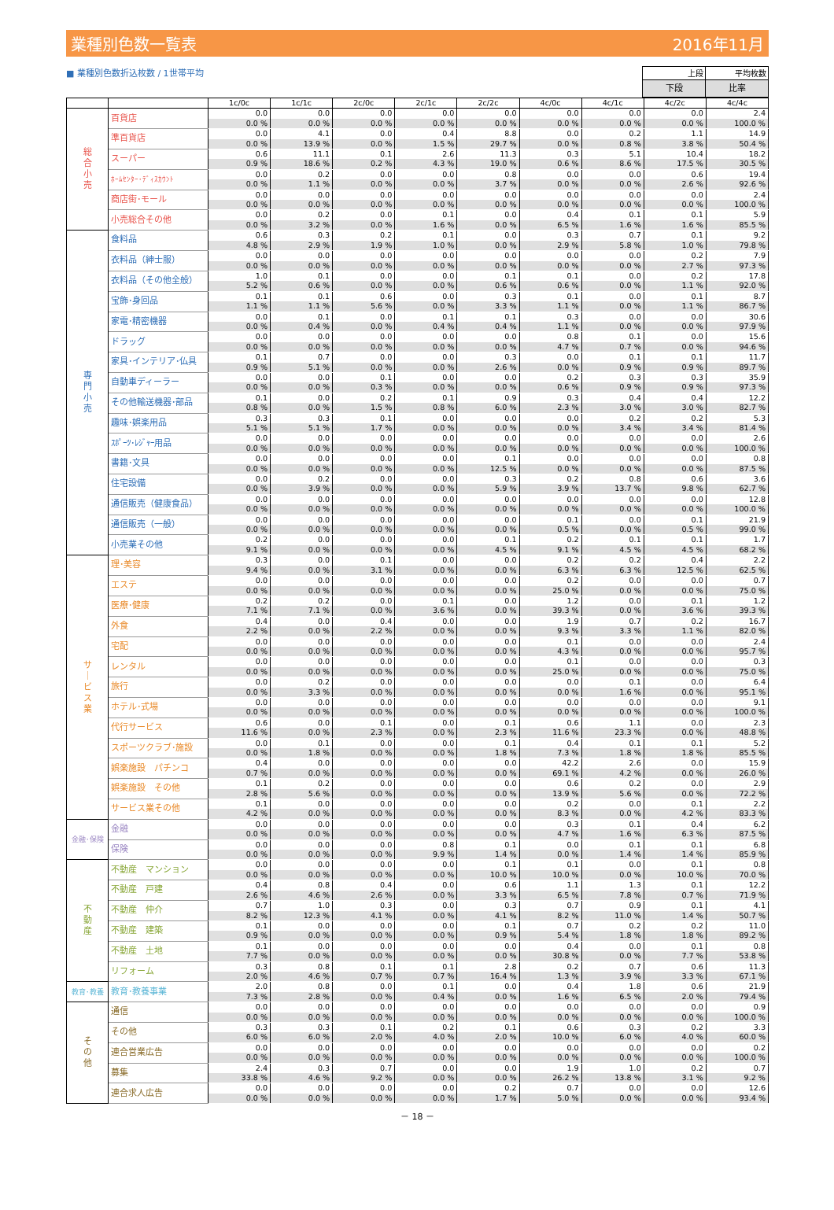業種別色数一覧表 2016年11月
■ 業種別色数折込枚数 / 1世帯平均
| 上段 | 平均枚数 |
| 下段 | 比率 |
| | | 1c/0c | 1c/1c | 2c/0c | 2c/1c | 2c/2c | 4c/0c | 4c/1c | 4c/2c | 4c/4c |
| --- | --- | --- | --- | --- | --- | --- | --- | --- | --- | --- |
| 総 合 小 売 | 百貨店 | 0.0 | 0.0 | 0.0 | 0.0 | 0.0 | 0.0 | 0.0 | 0.0 | 2.4 |
| | | 0.0 % | 0.0 % | 0.0 % | 0.0 % | 0.0 % | 0.0 % | 0.0 % | 0.0 % | 100.0 % |
| | 準百貨店 | 0.0 | 4.1 | 0.0 | 0.4 | 8.8 | 0.0 | 0.2 | 1.1 | 14.9 |
| | | 0.0 % | 13.9 % | 0.0 % | 1.5 % | 29.7 % | 0.0 % | 0.8 % | 3.8 % | 50.4 % |
| | スーパー | 0.6 | 11.1 | 0.1 | 2.6 | 11.3 | 0.3 | 5.1 | 10.4 | 18.2 |
| | | 0.9 % | 18.6 % | 0.2 % | 4.3 % | 19.0 % | 0.6 % | 8.6 % | 17.5 % | 30.5 % |
| | ﾎｰﾑｾﾝﾀｰ･ﾃﾞｨｽｶｳﾝﾄ | 0.0 | 0.2 | 0.0 | 0.0 | 0.8 | 0.0 | 0.0 | 0.6 | 19.4 |
| | | 0.0 % | 1.1 % | 0.0 % | 0.0 % | 3.7 % | 0.0 % | 0.0 % | 2.6 % | 92.6 % |
| | 商店街･モール | 0.0 | 0.0 | 0.0 | 0.0 | 0.0 | 0.0 | 0.0 | 0.0 | 2.4 |
| | | 0.0 % | 0.0 % | 0.0 % | 0.0 % | 0.0 % | 0.0 % | 0.0 % | 0.0 % | 100.0 % |
| | 小売総合その他 | 0.0 | 0.2 | 0.0 | 0.1 | 0.0 | 0.4 | 0.1 | 0.1 | 5.9 |
| | | 0.0 % | 3.2 % | 0.0 % | 1.6 % | 0.0 % | 6.5 % | 1.6 % | 1.6 % | 85.5 % |
| 専 門 小 売 | 食料品 | 0.6 | 0.3 | 0.2 | 0.1 | 0.0 | 0.3 | 0.7 | 0.1 | 9.2 |
| | | 4.8 % | 2.9 % | 1.9 % | 1.0 % | 0.0 % | 2.9 % | 5.8 % | 1.0 % | 79.8 % |
| | 衣料品（紳士服） | 0.0 | 0.0 | 0.0 | 0.0 | 0.0 | 0.0 | 0.0 | 0.2 | 7.9 |
| | | 0.0 % | 0.0 % | 0.0 % | 0.0 % | 0.0 % | 0.0 % | 0.0 % | 2.7 % | 97.3 % |
| | 衣料品（その他全般） | 1.0 | 0.1 | 0.0 | 0.0 | 0.1 | 0.1 | 0.0 | 0.2 | 17.8 |
| | | 5.2 % | 0.6 % | 0.0 % | 0.0 % | 0.6 % | 0.6 % | 0.0 % | 1.1 % | 92.0 % |
| | 宝飾･身回品 | 0.1 | 0.1 | 0.6 | 0.0 | 0.3 | 0.1 | 0.0 | 0.1 | 8.7 |
| | | 1.1 % | 1.1 % | 5.6 % | 0.0 % | 3.3 % | 1.1 % | 0.0 % | 1.1 % | 86.7 % |
| | 家電･精密機器 | 0.0 | 0.1 | 0.0 | 0.1 | 0.1 | 0.3 | 0.0 | 0.0 | 30.6 |
| | | 0.0 % | 0.4 % | 0.0 % | 0.4 % | 0.4 % | 1.1 % | 0.0 % | 0.0 % | 97.9 % |
| | ドラッグ | 0.0 | 0.0 | 0.0 | 0.0 | 0.0 | 0.8 | 0.1 | 0.0 | 15.6 |
| | | 0.0 % | 0.0 % | 0.0 % | 0.0 % | 0.0 % | 4.7 % | 0.7 % | 0.0 % | 94.6 % |
| | 家具･インテリア･仏具 | 0.1 | 0.7 | 0.0 | 0.0 | 0.3 | 0.0 | 0.1 | 0.1 | 11.7 |
| | | 0.9 % | 5.1 % | 0.0 % | 0.0 % | 2.6 % | 0.0 % | 0.9 % | 0.9 % | 89.7 % |
| | 自動車ディーラー | 0.0 | 0.0 | 0.1 | 0.0 | 0.0 | 0.2 | 0.3 | 0.3 | 35.9 |
| | | 0.0 % | 0.0 % | 0.3 % | 0.0 % | 0.0 % | 0.6 % | 0.9 % | 0.9 % | 97.3 % |
| | その他輸送機器･部品 | 0.1 | 0.0 | 0.2 | 0.1 | 0.9 | 0.3 | 0.4 | 0.4 | 12.2 |
| | | 0.8 % | 0.0 % | 1.5 % | 0.8 % | 6.0 % | 2.3 % | 3.0 % | 3.0 % | 82.7 % |
| | 趣味･娯楽用品 | 0.3 | 0.3 | 0.1 | 0.0 | 0.0 | 0.0 | 0.2 | 0.2 | 5.3 |
| | | 5.1 % | 5.1 % | 1.7 % | 0.0 % | 0.0 % | 0.0 % | 3.4 % | 3.4 % | 81.4 % |
| | ｽﾎﾟｰﾂ･ﾚｼﾞｬｰ用品 | 0.0 | 0.0 | 0.0 | 0.0 | 0.0 | 0.0 | 0.0 | 0.0 | 2.6 |
| | | 0.0 % | 0.0 % | 0.0 % | 0.0 % | 0.0 % | 0.0 % | 0.0 % | 0.0 % | 100.0 % |
| | 書籍･文具 | 0.0 | 0.0 | 0.0 | 0.0 | 0.1 | 0.0 | 0.0 | 0.0 | 0.8 |
| | | 0.0 % | 0.0 % | 0.0 % | 0.0 % | 12.5 % | 0.0 % | 0.0 % | 0.0 % | 87.5 % |
| | 住宅設備 | 0.0 | 0.2 | 0.0 | 0.0 | 0.3 | 0.2 | 0.8 | 0.6 | 3.6 |
| | | 0.0 % | 3.9 % | 0.0 % | 0.0 % | 5.9 % | 3.9 % | 13.7 % | 9.8 % | 62.7 % |
| | 通信販売（健康食品） | 0.0 | 0.0 | 0.0 | 0.0 | 0.0 | 0.0 | 0.0 | 0.0 | 12.8 |
| | | 0.0 % | 0.0 % | 0.0 % | 0.0 % | 0.0 % | 0.0 % | 0.0 % | 0.0 % | 100.0 % |
| | 通信販売（一般） | 0.0 | 0.0 | 0.0 | 0.0 | 0.0 | 0.1 | 0.0 | 0.1 | 21.9 |
| | | 0.0 % | 0.0 % | 0.0 % | 0.0 % | 0.0 % | 0.5 % | 0.0 % | 0.5 % | 99.0 % |
| | 小売業その他 | 0.2 | 0.0 | 0.0 | 0.0 | 0.1 | 0.2 | 0.1 | 0.1 | 1.7 |
| | | 9.1 % | 0.0 % | 0.0 % | 0.0 % | 4.5 % | 9.1 % | 4.5 % | 4.5 % | 68.2 % |
| サ ｜ ビ ス 業 | 理･美容 | 0.3 | 0.0 | 0.1 | 0.0 | 0.0 | 0.2 | 0.2 | 0.4 | 2.2 |
| | | 9.4 % | 0.0 % | 3.1 % | 0.0 % | 0.0 % | 6.3 % | 6.3 % | 12.5 % | 62.5 % |
| | エステ | 0.0 | 0.0 | 0.0 | 0.0 | 0.0 | 0.2 | 0.0 | 0.0 | 0.7 |
| | | 0.0 % | 0.0 % | 0.0 % | 0.0 % | 0.0 % | 25.0 % | 0.0 % | 0.0 % | 75.0 % |
| | 医療･健康 | 0.2 | 0.2 | 0.0 | 0.1 | 0.0 | 1.2 | 0.0 | 0.1 | 1.2 |
| | | 7.1 % | 7.1 % | 0.0 % | 3.6 % | 0.0 % | 39.3 % | 0.0 % | 3.6 % | 39.3 % |
| | 外食 | 0.4 | 0.0 | 0.4 | 0.0 | 0.0 | 1.9 | 0.7 | 0.2 | 16.7 |
| | | 2.2 % | 0.0 % | 2.2 % | 0.0 % | 0.0 % | 9.3 % | 3.3 % | 1.1 % | 82.0 % |
| | 宅配 | 0.0 | 0.0 | 0.0 | 0.0 | 0.0 | 0.1 | 0.0 | 0.0 | 2.4 |
| | | 0.0 % | 0.0 % | 0.0 % | 0.0 % | 0.0 % | 4.3 % | 0.0 % | 0.0 % | 95.7 % |
| | レンタル | 0.0 | 0.0 | 0.0 | 0.0 | 0.0 | 0.1 | 0.0 | 0.0 | 0.3 |
| | | 0.0 % | 0.0 % | 0.0 % | 0.0 % | 0.0 % | 25.0 % | 0.0 % | 0.0 % | 75.0 % |
| | 旅行 | 0.0 | 0.2 | 0.0 | 0.0 | 0.0 | 0.0 | 0.1 | 0.0 | 6.4 |
| | | 0.0 % | 3.3 % | 0.0 % | 0.0 % | 0.0 % | 0.0 % | 1.6 % | 0.0 % | 95.1 % |
| | ホテル･式場 | 0.0 | 0.0 | 0.0 | 0.0 | 0.0 | 0.0 | 0.0 | 0.0 | 9.1 |
| | | 0.0 % | 0.0 % | 0.0 % | 0.0 % | 0.0 % | 0.0 % | 0.0 % | 0.0 % | 100.0 % |
| | 代行サービス | 0.6 | 0.0 | 0.1 | 0.0 | 0.1 | 0.6 | 1.1 | 0.0 | 2.3 |
| | | 11.6 % | 0.0 % | 2.3 % | 0.0 % | 2.3 % | 11.6 % | 23.3 % | 0.0 % | 48.8 % |
| | スポーツクラブ･施設 | 0.0 | 0.1 | 0.0 | 0.0 | 0.1 | 0.4 | 0.1 | 0.1 | 5.2 |
| | | 0.0 % | 1.8 % | 0.0 % | 0.0 % | 1.8 % | 7.3 % | 1.8 % | 1.8 % | 85.5 % |
| | 娯楽施設 パチンコ | 0.4 | 0.0 | 0.0 | 0.0 | 0.0 | 42.2 | 2.6 | 0.0 | 15.9 |
| | | 0.7 % | 0.0 % | 0.0 % | 0.0 % | 0.0 % | 69.1 % | 4.2 % | 0.0 % | 26.0 % |
| | 娯楽施設 その他 | 0.1 | 0.2 | 0.0 | 0.0 | 0.0 | 0.6 | 0.2 | 0.0 | 2.9 |
| | | 2.8 % | 5.6 % | 0.0 % | 0.0 % | 0.0 % | 13.9 % | 5.6 % | 0.0 % | 72.2 % |
| | サービス業その他 | 0.1 | 0.0 | 0.0 | 0.0 | 0.0 | 0.2 | 0.0 | 0.1 | 2.2 |
| | | 4.2 % | 0.0 % | 0.0 % | 0.0 % | 0.0 % | 8.3 % | 0.0 % | 4.2 % | 83.3 % |
| 金融･保険 | 金融 | 0.0 | 0.0 | 0.0 | 0.0 | 0.0 | 0.3 | 0.1 | 0.4 | 6.2 |
| | | 0.0 % | 0.0 % | 0.0 % | 0.0 % | 0.0 % | 4.7 % | 1.6 % | 6.3 % | 87.5 % |
| | 保険 | 0.0 | 0.0 | 0.0 | 0.8 | 0.1 | 0.0 | 0.1 | 0.1 | 6.8 |
| | | 0.0 % | 0.0 % | 0.0 % | 9.9 % | 1.4 % | 0.0 % | 1.4 % | 1.4 % | 85.9 % |
| 不 動 産 | 不動産 マンション | 0.0 | 0.0 | 0.0 | 0.0 | 0.1 | 0.1 | 0.0 | 0.1 | 0.8 |
| | | 0.0 % | 0.0 % | 0.0 % | 0.0 % | 10.0 % | 10.0 % | 0.0 % | 10.0 % | 70.0 % |
| | 不動産 戸建 | 0.4 | 0.8 | 0.4 | 0.0 | 0.6 | 1.1 | 1.3 | 0.1 | 12.2 |
| | | 2.6 % | 4.6 % | 2.6 % | 0.0 % | 3.3 % | 6.5 % | 7.8 % | 0.7 % | 71.9 % |
| | 不動産 仲介 | 0.7 | 1.0 | 0.3 | 0.0 | 0.3 | 0.7 | 0.9 | 0.1 | 4.1 |
| | | 8.2 % | 12.3 % | 4.1 % | 0.0 % | 4.1 % | 8.2 % | 11.0 % | 1.4 % | 50.7 % |
| | 不動産 建築 | 0.1 | 0.0 | 0.0 | 0.0 | 0.1 | 0.7 | 0.2 | 0.2 | 11.0 |
| | | 0.9 % | 0.0 % | 0.0 % | 0.0 % | 0.9 % | 5.4 % | 1.8 % | 1.8 % | 89.2 % |
| | 不動産 土地 | 0.1 | 0.0 | 0.0 | 0.0 | 0.0 | 0.4 | 0.0 | 0.1 | 0.8 |
| | | 7.7 % | 0.0 % | 0.0 % | 0.0 % | 0.0 % | 30.8 % | 0.0 % | 7.7 % | 53.8 % |
| | リフォーム | 0.3 | 0.8 | 0.1 | 0.1 | 2.8 | 0.2 | 0.7 | 0.6 | 11.3 |
| | | 2.0 % | 4.6 % | 0.7 % | 0.7 % | 16.4 % | 1.3 % | 3.9 % | 3.3 % | 67.1 % |
| 教育･教養 | 教育･教養事業 | 2.0 | 0.8 | 0.0 | 0.1 | 0.0 | 0.4 | 1.8 | 0.6 | 21.9 |
| | | 7.3 % | 2.8 % | 0.0 % | 0.4 % | 0.0 % | 1.6 % | 6.5 % | 2.0 % | 79.4 % |
| そ の 他 | 通信 | 0.0 | 0.0 | 0.0 | 0.0 | 0.0 | 0.0 | 0.0 | 0.0 | 0.9 |
| | | 0.0 % | 0.0 % | 0.0 % | 0.0 % | 0.0 % | 0.0 % | 0.0 % | 0.0 % | 100.0 % |
| | その他 | 0.3 | 0.3 | 0.1 | 0.2 | 0.1 | 0.6 | 0.3 | 0.2 | 3.3 |
| | | 6.0 % | 6.0 % | 2.0 % | 4.0 % | 2.0 % | 10.0 % | 6.0 % | 4.0 % | 60.0 % |
| | 連合営業広告 | 0.0 | 0.0 | 0.0 | 0.0 | 0.0 | 0.0 | 0.0 | 0.0 | 0.2 |
| | | 0.0 % | 0.0 % | 0.0 % | 0.0 % | 0.0 % | 0.0 % | 0.0 % | 0.0 % | 100.0 % |
| | 募集 | 2.4 | 0.3 | 0.7 | 0.0 | 0.0 | 1.9 | 1.0 | 0.2 | 0.7 |
| | | 33.8 % | 4.6 % | 9.2 % | 0.0 % | 0.0 % | 26.2 % | 13.8 % | 3.1 % | 9.2 % |
| | 連合求人広告 | 0.0 | 0.0 | 0.0 | 0.0 | 0.2 | 0.7 | 0.0 | 0.0 | 12.6 |
| | | 0.0 % | 0.0 % | 0.0 % | 0.0 % | 1.7 % | 5.0 % | 0.0 % | 0.0 % | 93.4 % |
－ 18 －